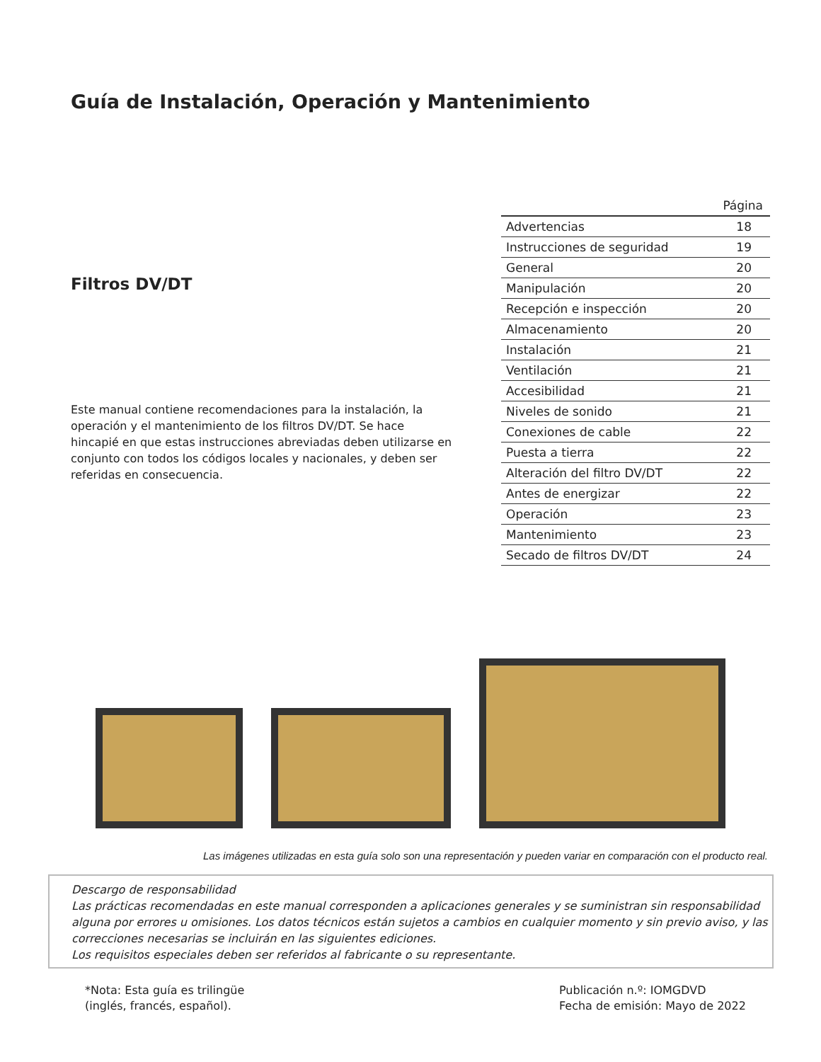Guía de Instalación, Operación y Mantenimiento
Filtros DV/DT
Este manual contiene recomendaciones para la instalación, la operación y el mantenimiento de los filtros DV/DT. Se hace hincapié en que estas instrucciones abreviadas deben utilizarse en conjunto con todos los códigos locales y nacionales, y deben ser referidas en consecuencia.
| | Página |
| --- | --- |
| Advertencias | 18 |
| Instrucciones de seguridad | 19 |
| General | 20 |
| Manipulación | 20 |
| Recepción e inspección | 20 |
| Almacenamiento | 20 |
| Instalación | 21 |
| Ventilación | 21 |
| Accesibilidad | 21 |
| Niveles de sonido | 21 |
| Conexiones de cable | 22 |
| Puesta a tierra | 22 |
| Alteración del filtro DV/DT | 22 |
| Antes de energizar | 22 |
| Operación | 23 |
| Mantenimiento | 23 |
| Secado de filtros DV/DT | 24 |
Las imágenes utilizadas en esta guía solo son una representación y pueden variar en comparación con el producto real.
Descargo de responsabilidad
Las prácticas recomendadas en este manual corresponden a aplicaciones generales y se suministran sin responsabilidad alguna por errores u omisiones. Los datos técnicos están sujetos a cambios en cualquier momento y sin previo aviso, y las correcciones necesarias se incluirán en las siguientes ediciones.
Los requisitos especiales deben ser referidos al fabricante o su representante.
*Nota: Esta guía es trilingüe
(inglés, francés, español).
Publicación n.º: IOMGDVD
Fecha de emisión: Mayo de 2022